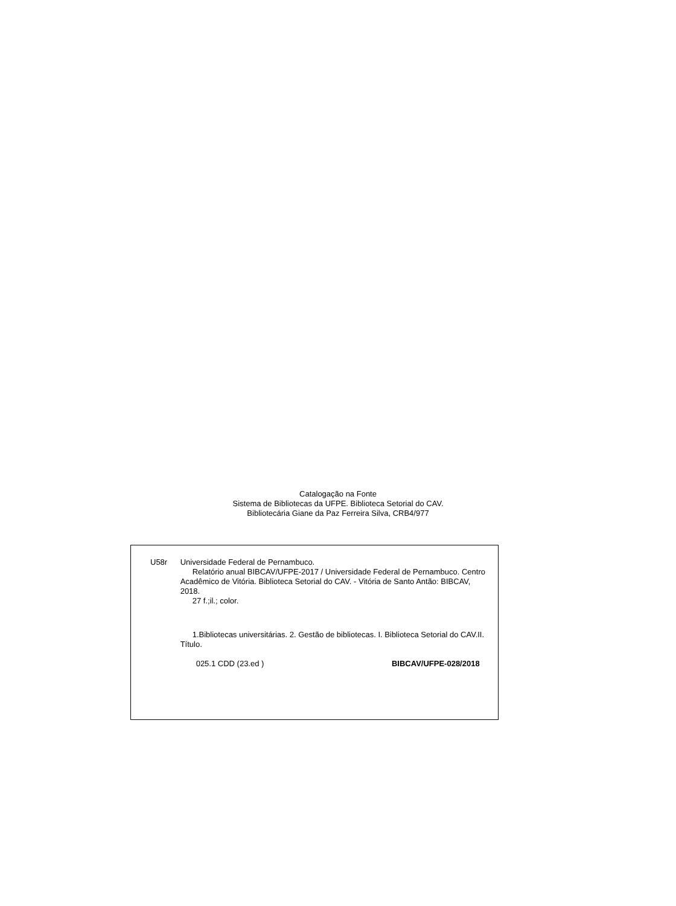Catalogação na Fonte
Sistema de Bibliotecas da UFPE. Biblioteca Setorial do CAV.
Bibliotecária Giane da Paz Ferreira Silva, CRB4/977
U58r Universidade Federal de Pernambuco.
Relatório anual BIBCAV/UFPE-2017 / Universidade Federal de Pernambuco. Centro Acadêmico de Vitória. Biblioteca Setorial do CAV. - Vitória de Santo Antão: BIBCAV, 2018.
27 f.;il.; color.
1.Bibliotecas universitárias. 2. Gestão de bibliotecas. I. Biblioteca Setorial do CAV.II. Título.
025.1 CDD (23.ed ) BIBCAV/UFPE-028/2018